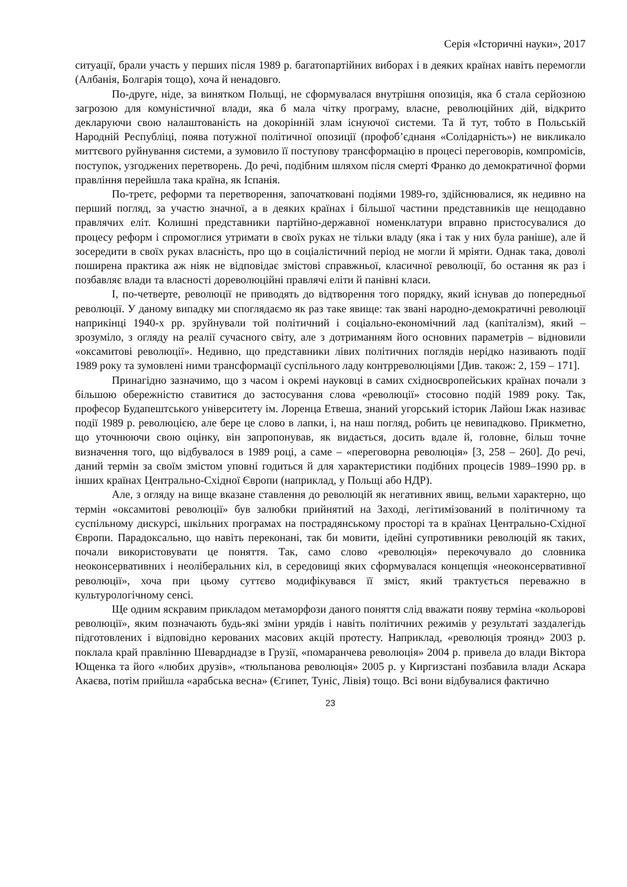Серія «Історичні науки», 2017
ситуації, брали участь у перших після 1989 р. багатопартійних виборах і в деяких країнах навіть перемогли (Албанія, Болгарія тощо), хоча й ненадовго.
По-друге, ніде, за винятком Польщі, не сформувалася внутрішня опозиція, яка б стала серйозною загрозою для комуністичної влади, яка б мала чітку програму, власне, революційних дій, відкрито декларуючи свою налаштованість на докорінній злам існуючої системи. Та й тут, тобто в Польській Народній Республіці, поява потужної політичної опозиції (профоб’єднаня «Солідарність») не викликало миттєвого руйнування системи, а зумовило її поступову трансформацію в процесі переговорів, компромісів, поступок, узгоджених перетворень. До речі, подібним шляхом після смерті Франко до демократичної форми правління перейшла така країна, як Іспанія.
По-третє, реформи та перетворення, започатковані подіями 1989-го, здійснювалися, як недивно на перший погляд, за участю значної, а в деяких країнах і більшої частини представників ще нещодавно правлячих еліт. Колишні представники партійно-державної номенклатури вправно пристосувалися до процесу реформ і спромоглися утримати в своїх руках не тільки владу (яка і так у них була раніше), але й зосередити в своїх руках власність, про що в соціалістичний період не могли й мріяти. Однак така, доволі поширена практика аж ніяк не відповідає змістові справжньої, класичної революції, бо остання як раз і позбавляє влади та власності дореволюційні правлячі еліти й панівні класи.
І, по-четверте, революції не приводять до відтворення того порядку, який існував до попередньої революції. У даному випадку ми споглядаємо як раз таке явище: так звані народно-демократичні революції наприкінці 1940-х рр. зруйнували той політичний і соціально-економічний лад (капіталізм), який – зрозуміло, з огляду на реалії сучасного світу, але з дотриманням його основних параметрів – відновили «оксамитові революції». Недивно, що представники лівих політичних поглядів нерідко називають події 1989 року та зумовлені ними трансформації суспільного ладу контрреволюціями [Див. також: 2, 159 – 171].
Принагідно зазначимо, що з часом і окремі науковці в самих східноєвропейських країнах почали з більшою обережністю ставитися до застосування слова «революції» стосовно подій 1989 року. Так, професор Будапештського університету ім. Лоренца Етвеша, знаний угорський історик Лайош Іжак називає події 1989 р. революцією, але бере це слово в лапки, і, на наш погляд, робить це невипадково. Прикметно, що уточнюючи свою оцінку, він запропонував, як видається, досить вдале й, головне, більш точне визначення того, що відбувалося в 1989 році, а саме – «переговорна революція» [3, 258 – 260]. До речі, даний термін за своїм змістом уповні годиться й для характеристики подібних процесів 1989–1990 рр. в інших країнах Центрально-Східної Європи (наприклад, у Польщі або НДР).
Але, з огляду на вище вказане ставлення до революцій як негативних явищ, вельми характерно, що термін «оксамитові революції» був залюбки прийнятий на Заході, легітимізований в політичному та суспільному дискурсі, шкільних програмах на пострадянському просторі та в країнах Центрально-Східної Європи. Парадоксально, що навіть переконані, так би мовити, ідейні супротивники революцій як таких, почали використовувати це поняття. Так, само слово «революція» перекочувало до словника неоконсервативних і неоліберальних кіл, в середовищі яких сформувалася концепція «неоконсервативної революції», хоча при цьому суттєво модифікувався її зміст, який трактується переважно в культурологічному сенсі.
Ще одним яскравим прикладом метаморфози даного поняття слід вважати появу терміна «кольорові революції», яким позначають будь-які зміни урядів і навіть політичних режимів у результаті заздалегідь підготовлених і відповідно керованих масових акцій протесту. Наприклад, «революція троянд» 2003 р. поклала край правлінню Шеварднадзе в Грузії, «помаранчева революція» 2004 р. привела до влади Віктора Ющенка та його «любих друзів», «тюльпанова революція» 2005 р. у Киргизстані позбавила влади Аскара Акаєва, потім прийшла «арабська весна» (Єгипет, Туніс, Лівія) тощо. Всі вони відбувалися фактично
23